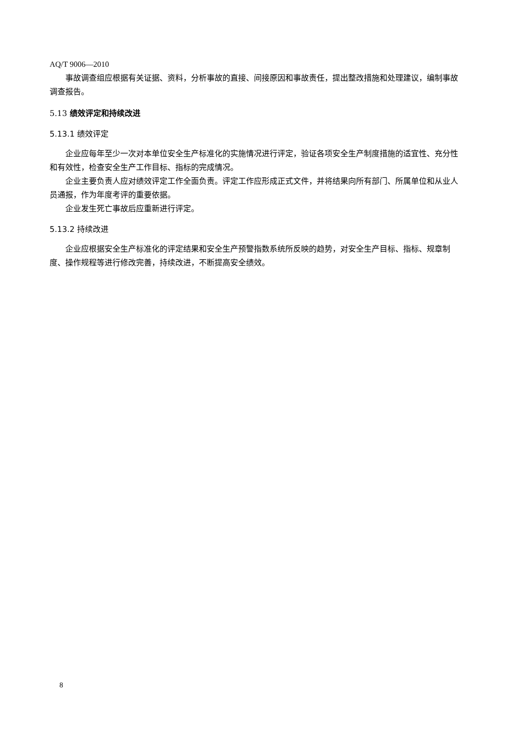AQ/T 9006—2010
事故调查组应根据有关证据、资料，分析事故的直接、间接原因和事故责任，提出整改措施和处理建议，编制事故调查报告。
5.13 绩效评定和持续改进
5.13.1 绩效评定
企业应每年至少一次对本单位安全生产标准化的实施情况进行评定，验证各项安全生产制度措施的适宜性、充分性和有效性，检查安全生产工作目标、指标的完成情况。
企业主要负责人应对绩效评定工作全面负责。评定工作应形成正式文件，并将结果向所有部门、所属单位和从业人员通报，作为年度考评的重要依据。
企业发生死亡事故后应重新进行评定。
5.13.2 持续改进
企业应根据安全生产标准化的评定结果和安全生产预警指数系统所反映的趋势，对安全生产目标、指标、规章制度、操作规程等进行修改完善，持续改进，不断提高安全绩效。
8